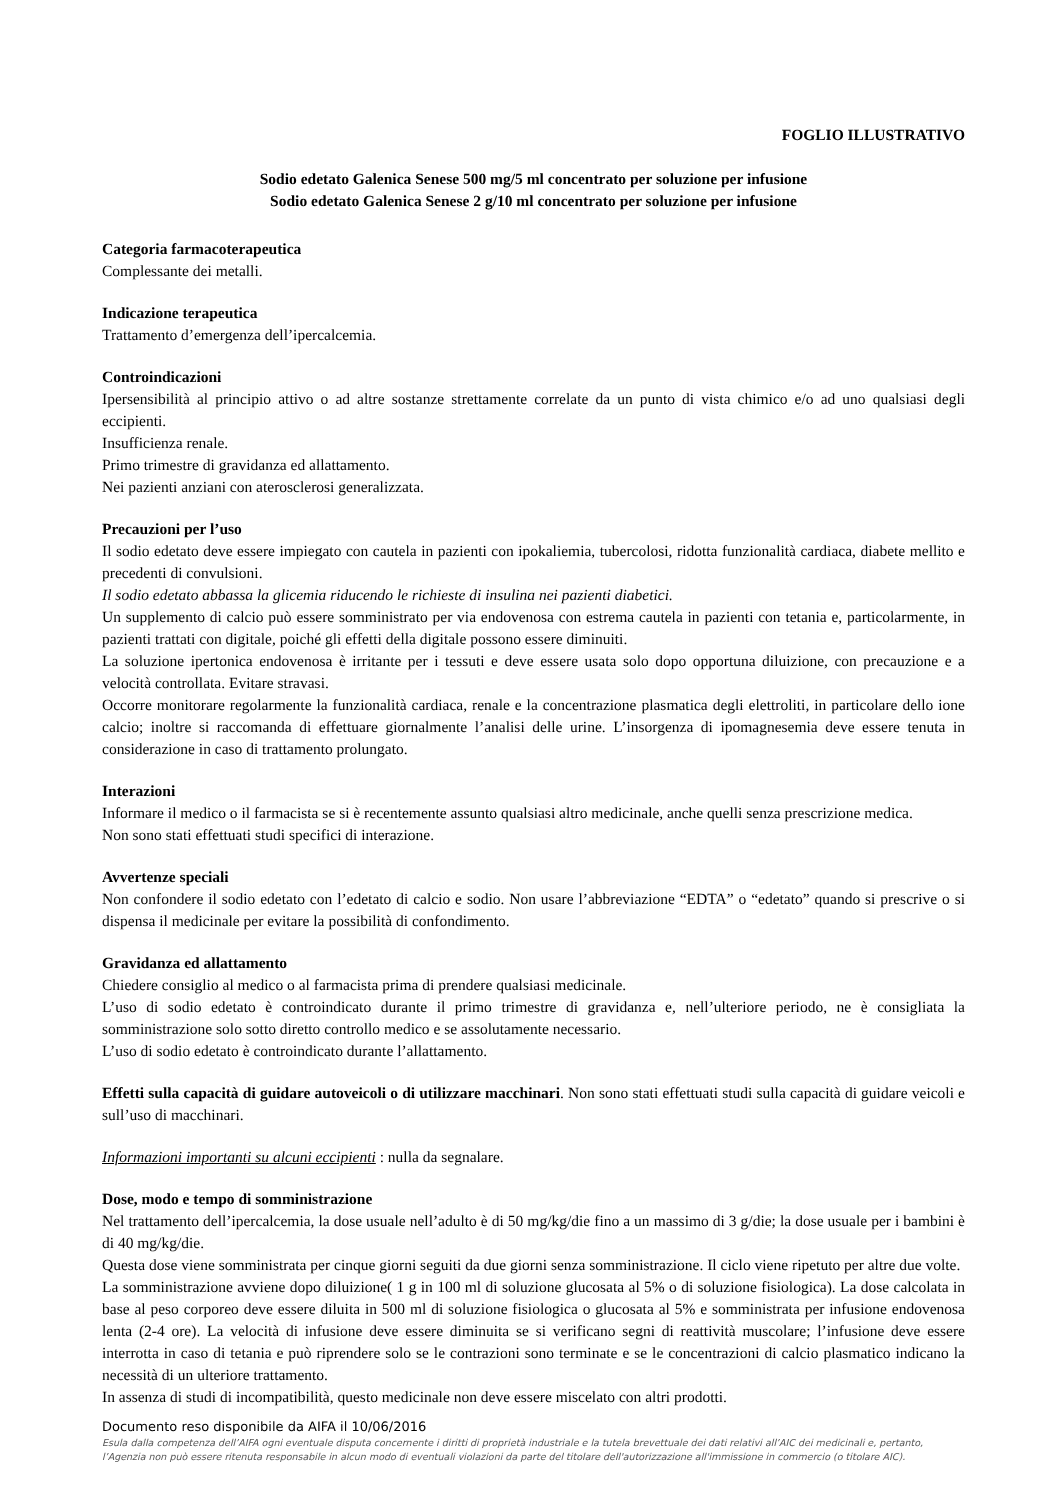FOGLIO ILLUSTRATIVO
Sodio edetato Galenica Senese 500 mg/5 ml concentrato per soluzione per infusione
Sodio edetato Galenica Senese 2 g/10 ml concentrato per soluzione per infusione
Categoria farmacoterapeutica
Complessante dei metalli.
Indicazione terapeutica
Trattamento d’emergenza dell’ipercalcemia.
Controindicazioni
Ipersensibilità al principio attivo o ad altre sostanze strettamente correlate da un punto di vista chimico e/o ad uno qualsiasi degli eccipienti.
Insufficienza renale.
Primo trimestre di gravidanza ed allattamento.
Nei pazienti anziani con aterosclerosi generalizzata.
Precauzioni per l’uso
Il sodio edetato deve essere impiegato con cautela in pazienti con ipokaliemia, tubercolosi, ridotta funzionalità cardiaca, diabete mellito e precedenti di convulsioni.
Il sodio edetato abbassa la glicemia riducendo le richieste di insulina nei pazienti diabetici.
Un supplemento di calcio può essere somministrato per via endovenosa con estrema cautela in pazienti con tetania e, particolarmente, in pazienti trattati con digitale, poiché gli effetti della digitale possono essere diminuiti.
La soluzione ipertonica endovenosa è irritante per i tessuti e deve essere usata solo dopo opportuna diluizione, con precauzione e a velocità controllata. Evitare stravasi.
Occorre monitorare regolarmente la funzionalità cardiaca, renale e la concentrazione plasmatica degli elettroliti, in particolare dello ione calcio; inoltre si raccomanda di effettuare giornalmente l’analisi delle urine. L’insorgenza di ipomagnesemia deve essere tenuta in considerazione in caso di trattamento prolungato.
Interazioni
Informare il medico o il farmacista se si è recentemente assunto qualsiasi altro medicinale, anche quelli senza prescrizione medica.
Non sono stati effettuati studi specifici di interazione.
Avvertenze speciali
Non confondere il sodio edetato con l’edetato di calcio e sodio. Non usare l’abbreviazione “EDTA” o “edetato” quando si prescrive o si dispensa il medicinale per evitare la possibilità di confondimento.
Gravidanza ed allattamento
Chiedere consiglio al medico o al farmacista prima di prendere qualsiasi medicinale.
L’uso di sodio edetato è controindicato durante il primo trimestre di gravidanza e, nell’ulteriore periodo, ne è consigliata la somministrazione solo sotto diretto controllo medico e se assolutamente necessario.
L’uso di sodio edetato è controindicato durante l’allattamento.
Effetti sulla capacità di guidare autoveicoli o di utilizzare macchinari. Non sono stati effettuati studi sulla capacità di guidare veicoli e sull’uso di macchinari.
Informazioni importanti su alcuni eccipienti : nulla da segnalare.
Dose, modo e tempo di somministrazione
Nel trattamento dell’ipercalcemia, la dose usuale nell’adulto è di 50 mg/kg/die fino a un massimo di 3 g/die; la dose usuale per i bambini è di 40 mg/kg/die.
Questa dose viene somministrata per cinque giorni seguiti da due giorni senza somministrazione. Il ciclo viene ripetuto per altre due volte.
La somministrazione avviene dopo diluizione( 1 g in 100 ml di soluzione glucosata al 5% o di soluzione fisiologica). La dose calcolata in base al peso corporeo deve essere diluita in 500 ml di soluzione fisiologica o glucosata al 5% e somministrata per infusione endovenosa lenta (2-4 ore). La velocità di infusione deve essere diminuita se si verificano segni di reattività muscolare; l’infusione deve essere interrotta in caso di tetania e può riprendere solo se le contrazioni sono terminate e se le concentrazioni di calcio plasmatico indicano la necessità di un ulteriore trattamento.
In assenza di studi di incompatibilità, questo medicinale non deve essere miscelato con altri prodotti.
Documento reso disponibile da AIFA il 10/06/2016
Esula dalla competenza dell’AIFA ogni eventuale disputa concernente i diritti di proprietà industriale e la tutela brevettuale dei dati relativi all’AIC dei medicinali e, pertanto, l’Agenzia non può essere ritenuta responsabile in alcun modo di eventuali violazioni da parte del titolare dell'autorizzazione all'immissione in commercio (o titolare AIC).